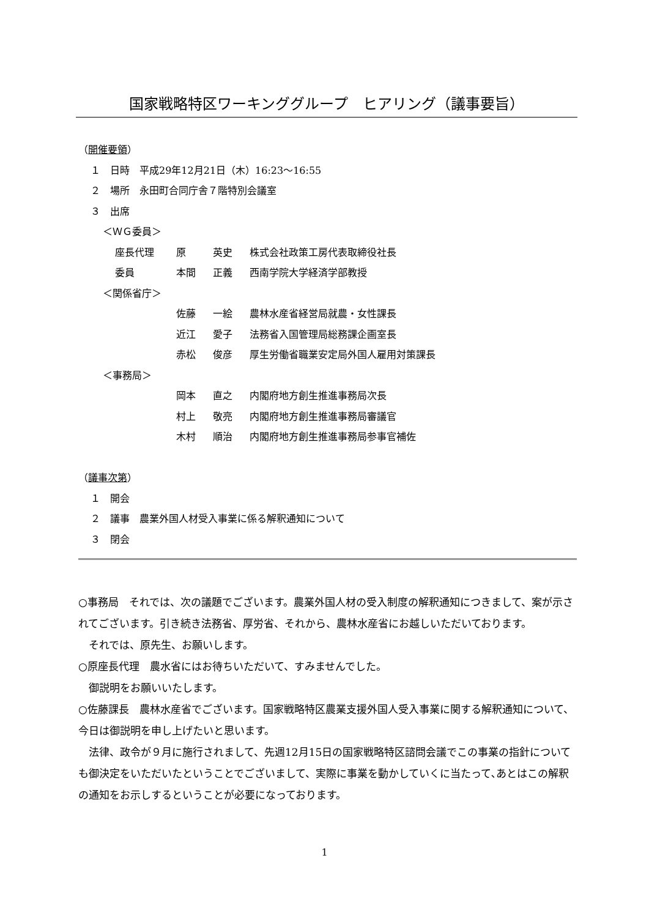国家戦略特区ワーキンググループ　ヒアリング（議事要旨）
（開催要領）
１　日時　平成29年12月21日（木）16:23～16:55
２　場所　永田町合同庁舎７階特別会議室
３　出席
＜ＷＧ委員＞
| 座長代理 | 原 | 英史 | 株式会社政策工房代表取締役社長 |
| 委員 | 本間 | 正義 | 西南学院大学経済学部教授 |
＜関係省庁＞
| | 佐藤 | 一絵 | 農林水産省経営局就農・女性課長 |
| | 近江 | 愛子 | 法務省入国管理局総務課企画室長 |
| | 赤松 | 俊彦 | 厚生労働省職業安定局外国人雇用対策課長 |
＜事務局＞
| | 岡本 | 直之 | 内閣府地方創生推進事務局次長 |
| | 村上 | 敬亮 | 内閣府地方創生推進事務局審議官 |
| | 木村 | 順治 | 内閣府地方創生推進事務局参事官補佐 |
（議事次第）
１　開会
２　議事　農業外国人材受入事業に係る解釈通知について
３　閉会
○事務局　それでは、次の議題でございます。農業外国人材の受入制度の解釈通知につきまして、案が示されてございます。引き続き法務省、厚労省、それから、農林水産省にお越しいただいております。
　それでは、原先生、お願いします。
○原座長代理　農水省にはお待ちいただいて、すみませんでした。
　御説明をお願いいたします。
○佐藤課長　農林水産省でございます。国家戦略特区農業支援外国人受入事業に関する解釈通知について、今日は御説明を申し上げたいと思います。
　法律、政令が９月に施行されまして、先週12月15日の国家戦略特区諮問会議でこの事業の指針についても御決定をいただいたということでございまして、実際に事業を動かしていくに当たって､あとはこの解釈の通知をお示しするということが必要になっております。
1